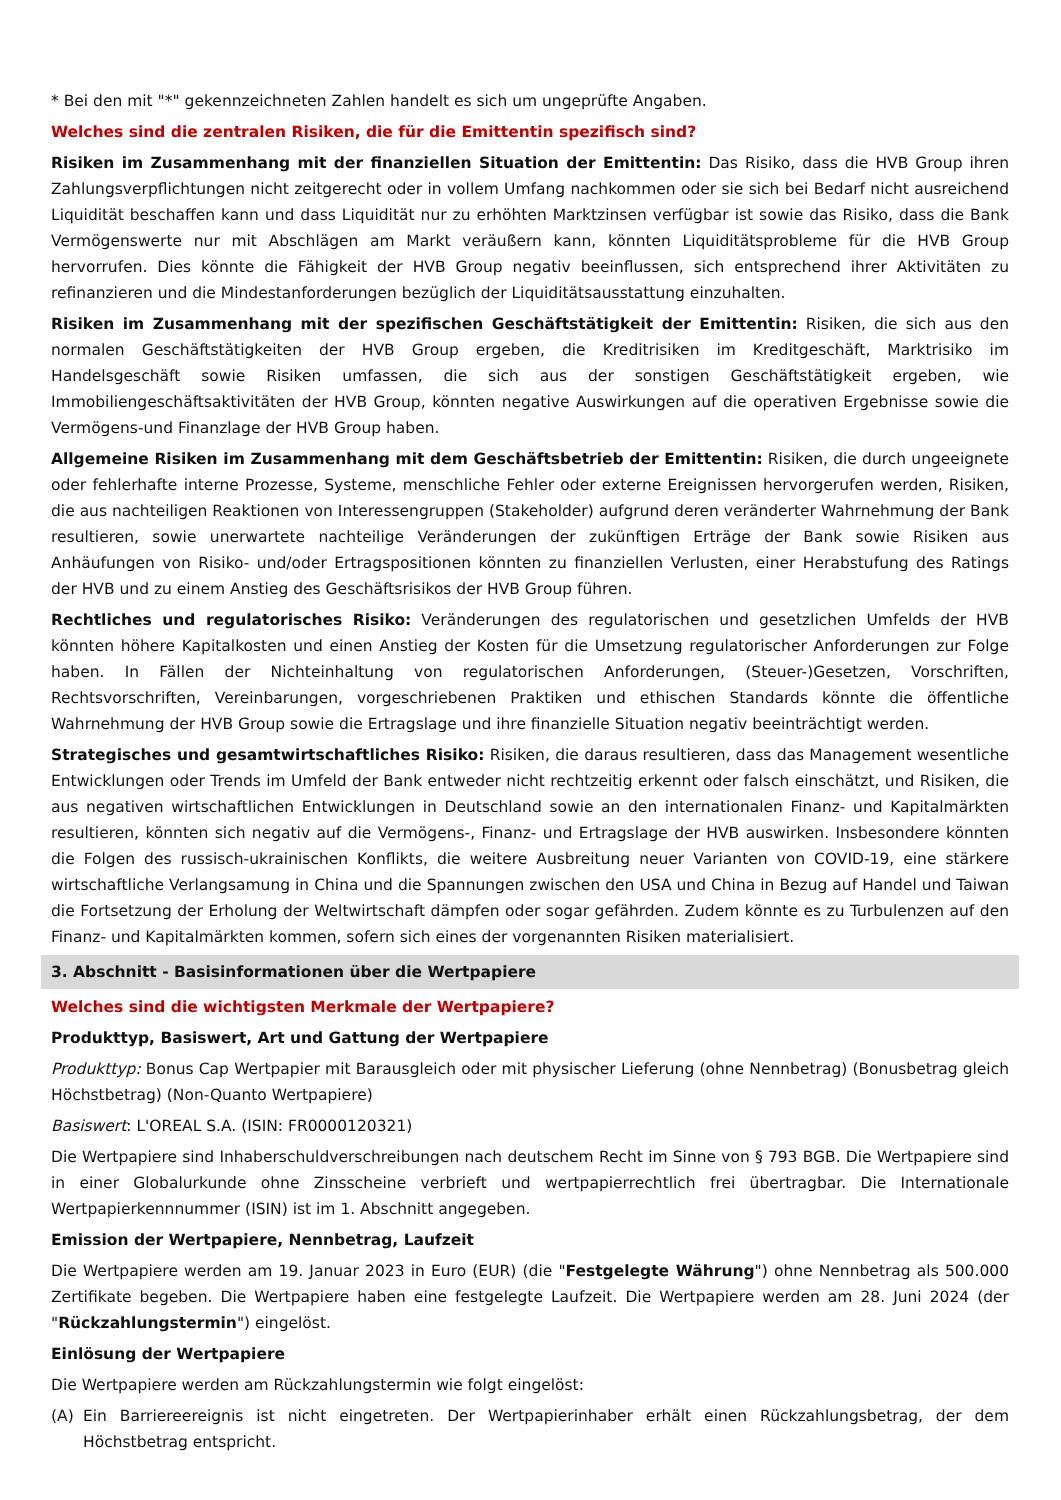* Bei den mit "*" gekennzeichneten Zahlen handelt es sich um ungeprüfte Angaben.
Welches sind die zentralen Risiken, die für die Emittentin spezifisch sind?
Risiken im Zusammenhang mit der finanziellen Situation der Emittentin: Das Risiko, dass die HVB Group ihren Zahlungsverpflichtungen nicht zeitgerecht oder in vollem Umfang nachkommen oder sie sich bei Bedarf nicht ausreichend Liquidität beschaffen kann und dass Liquidität nur zu erhöhten Marktzinsen verfügbar ist sowie das Risiko, dass die Bank Vermögenswerte nur mit Abschlägen am Markt veräußern kann, könnten Liquiditätsprobleme für die HVB Group hervorrufen. Dies könnte die Fähigkeit der HVB Group negativ beeinflussen, sich entsprechend ihrer Aktivitäten zu refinanzieren und die Mindestanforderungen bezüglich der Liquiditätsausstattung einzuhalten.
Risiken im Zusammenhang mit der spezifischen Geschäftstätigkeit der Emittentin: Risiken, die sich aus den normalen Geschäftstätigkeiten der HVB Group ergeben, die Kreditrisiken im Kreditgeschäft, Marktrisiko im Handelsgeschäft sowie Risiken umfassen, die sich aus der sonstigen Geschäftstätigkeit ergeben, wie Immobiliengeschäftsaktivitäten der HVB Group, könnten negative Auswirkungen auf die operativen Ergebnisse sowie die Vermögens-und Finanzlage der HVB Group haben.
Allgemeine Risiken im Zusammenhang mit dem Geschäftsbetrieb der Emittentin: Risiken, die durch ungeeignete oder fehlerhafte interne Prozesse, Systeme, menschliche Fehler oder externe Ereignissen hervorgerufen werden, Risiken, die aus nachteiligen Reaktionen von Interessengruppen (Stakeholder) aufgrund deren veränderter Wahrnehmung der Bank resultieren, sowie unerwartete nachteilige Veränderungen der zukünftigen Erträge der Bank sowie Risiken aus Anhäufungen von Risiko- und/oder Ertragspositionen könnten zu finanziellen Verlusten, einer Herabstufung des Ratings der HVB und zu einem Anstieg des Geschäftsrisikos der HVB Group führen.
Rechtliches und regulatorisches Risiko: Veränderungen des regulatorischen und gesetzlichen Umfelds der HVB könnten höhere Kapitalkosten und einen Anstieg der Kosten für die Umsetzung regulatorischer Anforderungen zur Folge haben. In Fällen der Nichteinhaltung von regulatorischen Anforderungen, (Steuer-)Gesetzen, Vorschriften, Rechtsvorschriften, Vereinbarungen, vorgeschriebenen Praktiken und ethischen Standards könnte die öffentliche Wahrnehmung der HVB Group sowie die Ertragslage und ihre finanzielle Situation negativ beeinträchtigt werden.
Strategisches und gesamtwirtschaftliches Risiko: Risiken, die daraus resultieren, dass das Management wesentliche Entwicklungen oder Trends im Umfeld der Bank entweder nicht rechtzeitig erkennt oder falsch einschätzt, und Risiken, die aus negativen wirtschaftlichen Entwicklungen in Deutschland sowie an den internationalen Finanz- und Kapitalmärkten resultieren, könnten sich negativ auf die Vermögens-, Finanz- und Ertragslage der HVB auswirken. Insbesondere könnten die Folgen des russisch-ukrainischen Konflikts, die weitere Ausbreitung neuer Varianten von COVID-19, eine stärkere wirtschaftliche Verlangsamung in China und die Spannungen zwischen den USA und China in Bezug auf Handel und Taiwan die Fortsetzung der Erholung der Weltwirtschaft dämpfen oder sogar gefährden. Zudem könnte es zu Turbulenzen auf den Finanz- und Kapitalmärkten kommen, sofern sich eines der vorgenannten Risiken materialisiert.
3. Abschnitt - Basisinformationen über die Wertpapiere
Welches sind die wichtigsten Merkmale der Wertpapiere?
Produkttyp, Basiswert, Art und Gattung der Wertpapiere
Produkttyp: Bonus Cap Wertpapier mit Barausgleich oder mit physischer Lieferung (ohne Nennbetrag) (Bonusbetrag gleich Höchstbetrag) (Non-Quanto Wertpapiere)
Basiswert: L'OREAL S.A. (ISIN: FR0000120321)
Die Wertpapiere sind Inhaberschuldverschreibungen nach deutschem Recht im Sinne von § 793 BGB. Die Wertpapiere sind in einer Globalurkunde ohne Zinsscheine verbrieft und wertpapierrechtlich frei übertragbar. Die Internationale Wertpapierkennnummer (ISIN) ist im 1. Abschnitt angegeben.
Emission der Wertpapiere, Nennbetrag, Laufzeit
Die Wertpapiere werden am 19. Januar 2023 in Euro (EUR) (die "Festgelegte Währung") ohne Nennbetrag als 500.000 Zertifikate begeben. Die Wertpapiere haben eine festgelegte Laufzeit. Die Wertpapiere werden am 28. Juni 2024 (der "Rückzahlungstermin") eingelöst.
Einlösung der Wertpapiere
Die Wertpapiere werden am Rückzahlungstermin wie folgt eingelöst:
(A) Ein Barriereereignis ist nicht eingetreten. Der Wertpapierinhaber erhält einen Rückzahlungsbetrag, der dem Höchstbetrag entspricht.